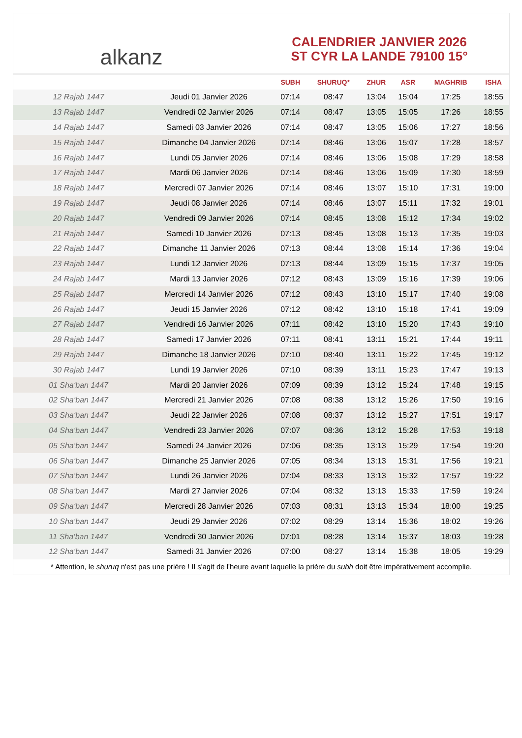alkanz
CALENDRIER JANVIER 2026
ST CYR LA LANDE 79100 15°
| | | SUBH | SHURUQ* | ZHUR | ASR | MAGHRIB | ISHA |
| --- | --- | --- | --- | --- | --- | --- | --- |
| 12 Rajab 1447 | Jeudi 01 Janvier 2026 | 07:14 | 08:47 | 13:04 | 15:04 | 17:25 | 18:55 |
| 13 Rajab 1447 | Vendredi 02 Janvier 2026 | 07:14 | 08:47 | 13:05 | 15:05 | 17:26 | 18:55 |
| 14 Rajab 1447 | Samedi 03 Janvier 2026 | 07:14 | 08:47 | 13:05 | 15:06 | 17:27 | 18:56 |
| 15 Rajab 1447 | Dimanche 04 Janvier 2026 | 07:14 | 08:46 | 13:06 | 15:07 | 17:28 | 18:57 |
| 16 Rajab 1447 | Lundi 05 Janvier 2026 | 07:14 | 08:46 | 13:06 | 15:08 | 17:29 | 18:58 |
| 17 Rajab 1447 | Mardi 06 Janvier 2026 | 07:14 | 08:46 | 13:06 | 15:09 | 17:30 | 18:59 |
| 18 Rajab 1447 | Mercredi 07 Janvier 2026 | 07:14 | 08:46 | 13:07 | 15:10 | 17:31 | 19:00 |
| 19 Rajab 1447 | Jeudi 08 Janvier 2026 | 07:14 | 08:46 | 13:07 | 15:11 | 17:32 | 19:01 |
| 20 Rajab 1447 | Vendredi 09 Janvier 2026 | 07:14 | 08:45 | 13:08 | 15:12 | 17:34 | 19:02 |
| 21 Rajab 1447 | Samedi 10 Janvier 2026 | 07:13 | 08:45 | 13:08 | 15:13 | 17:35 | 19:03 |
| 22 Rajab 1447 | Dimanche 11 Janvier 2026 | 07:13 | 08:44 | 13:08 | 15:14 | 17:36 | 19:04 |
| 23 Rajab 1447 | Lundi 12 Janvier 2026 | 07:13 | 08:44 | 13:09 | 15:15 | 17:37 | 19:05 |
| 24 Rajab 1447 | Mardi 13 Janvier 2026 | 07:12 | 08:43 | 13:09 | 15:16 | 17:39 | 19:06 |
| 25 Rajab 1447 | Mercredi 14 Janvier 2026 | 07:12 | 08:43 | 13:10 | 15:17 | 17:40 | 19:08 |
| 26 Rajab 1447 | Jeudi 15 Janvier 2026 | 07:12 | 08:42 | 13:10 | 15:18 | 17:41 | 19:09 |
| 27 Rajab 1447 | Vendredi 16 Janvier 2026 | 07:11 | 08:42 | 13:10 | 15:20 | 17:43 | 19:10 |
| 28 Rajab 1447 | Samedi 17 Janvier 2026 | 07:11 | 08:41 | 13:11 | 15:21 | 17:44 | 19:11 |
| 29 Rajab 1447 | Dimanche 18 Janvier 2026 | 07:10 | 08:40 | 13:11 | 15:22 | 17:45 | 19:12 |
| 30 Rajab 1447 | Lundi 19 Janvier 2026 | 07:10 | 08:39 | 13:11 | 15:23 | 17:47 | 19:13 |
| 01 Sha‘ban 1447 | Mardi 20 Janvier 2026 | 07:09 | 08:39 | 13:12 | 15:24 | 17:48 | 19:15 |
| 02 Sha‘ban 1447 | Mercredi 21 Janvier 2026 | 07:08 | 08:38 | 13:12 | 15:26 | 17:50 | 19:16 |
| 03 Sha‘ban 1447 | Jeudi 22 Janvier 2026 | 07:08 | 08:37 | 13:12 | 15:27 | 17:51 | 19:17 |
| 04 Sha‘ban 1447 | Vendredi 23 Janvier 2026 | 07:07 | 08:36 | 13:12 | 15:28 | 17:53 | 19:18 |
| 05 Sha‘ban 1447 | Samedi 24 Janvier 2026 | 07:06 | 08:35 | 13:13 | 15:29 | 17:54 | 19:20 |
| 06 Sha‘ban 1447 | Dimanche 25 Janvier 2026 | 07:05 | 08:34 | 13:13 | 15:31 | 17:56 | 19:21 |
| 07 Sha‘ban 1447 | Lundi 26 Janvier 2026 | 07:04 | 08:33 | 13:13 | 15:32 | 17:57 | 19:22 |
| 08 Sha‘ban 1447 | Mardi 27 Janvier 2026 | 07:04 | 08:32 | 13:13 | 15:33 | 17:59 | 19:24 |
| 09 Sha‘ban 1447 | Mercredi 28 Janvier 2026 | 07:03 | 08:31 | 13:13 | 15:34 | 18:00 | 19:25 |
| 10 Sha‘ban 1447 | Jeudi 29 Janvier 2026 | 07:02 | 08:29 | 13:14 | 15:36 | 18:02 | 19:26 |
| 11 Sha‘ban 1447 | Vendredi 30 Janvier 2026 | 07:01 | 08:28 | 13:14 | 15:37 | 18:03 | 19:28 |
| 12 Sha‘ban 1447 | Samedi 31 Janvier 2026 | 07:00 | 08:27 | 13:14 | 15:38 | 18:05 | 19:29 |
* Attention, le shuruq n'est pas une prière ! Il s'agit de l'heure avant laquelle la prière du subh doit être impérativement accomplie.